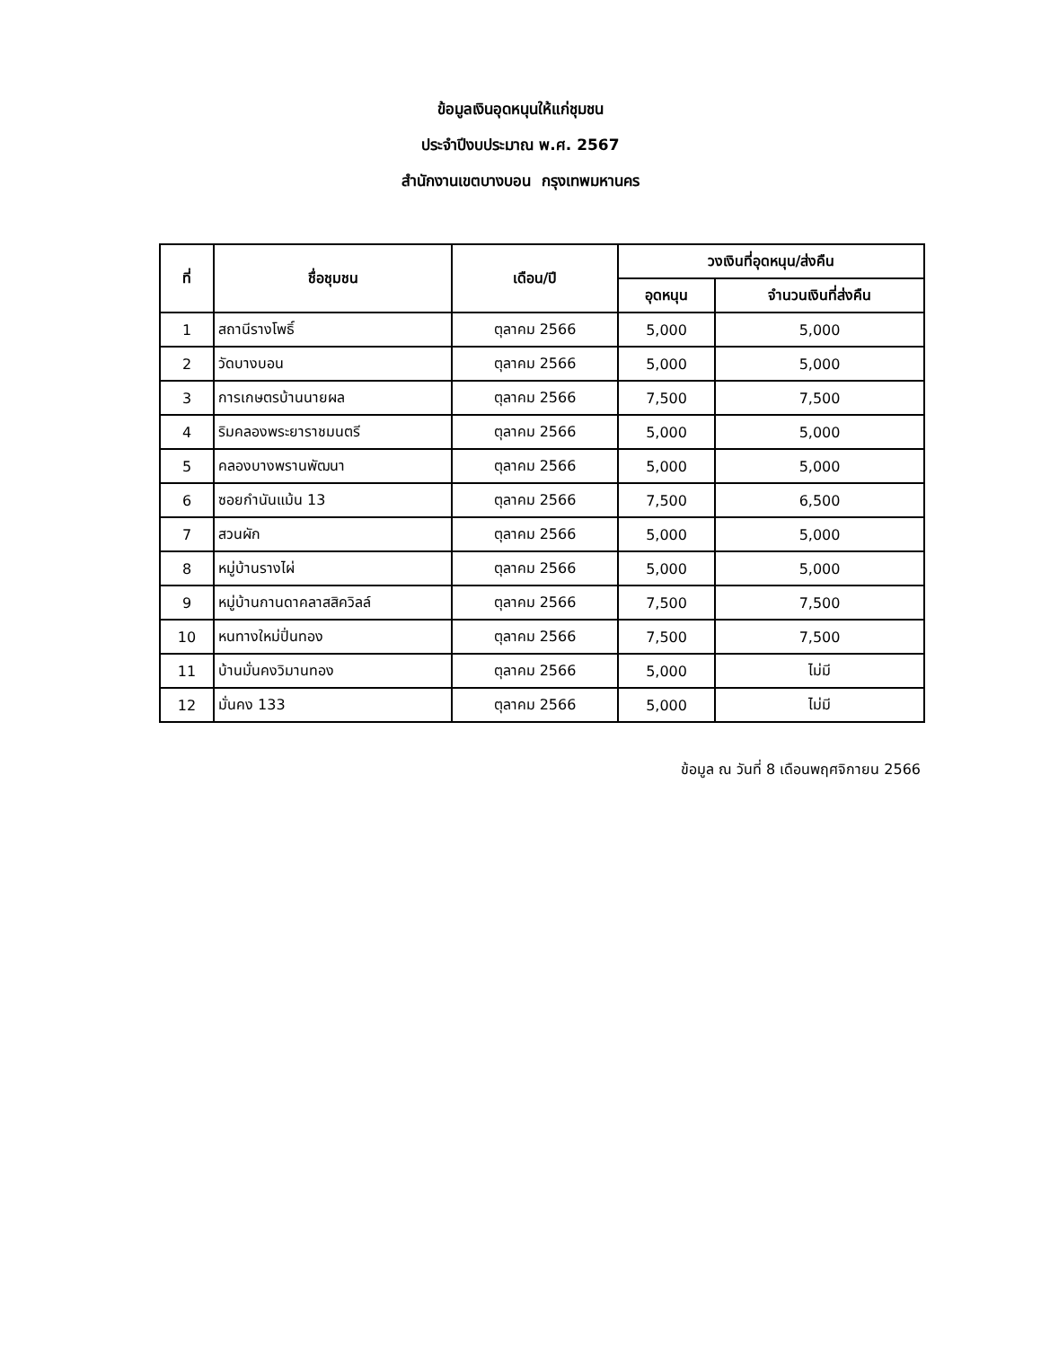ข้อมูลเงินอุดหนุนให้แก่ชุมชน
ประจำปีงบประมาณ พ.ศ. 2567
สำนักงานเขตบางบอน กรุงเทพมหานคร
| ที่ | ชื่อชุมชน | เดือน/ปี | วงเงินที่อุดหนุน/ส่งคืน | |
| --- | --- | --- | --- | --- |
| | | | อุดหนุน | จำนวนเงินที่ส่งคืน |
| 1 | สถานีรางโพธิ์ | ตุลาคม 2566 | 5,000 | 5,000 |
| 2 | วัดบางบอน | ตุลาคม 2566 | 5,000 | 5,000 |
| 3 | การเกษตรบ้านนายผล | ตุลาคม 2566 | 7,500 | 7,500 |
| 4 | ริมคลองพระยาราชมนตรี | ตุลาคม 2566 | 5,000 | 5,000 |
| 5 | คลองบางพรานพัฒนา | ตุลาคม 2566 | 5,000 | 5,000 |
| 6 | ซอยกำนันแม้น 13 | ตุลาคม 2566 | 7,500 | 6,500 |
| 7 | สวนผัก | ตุลาคม 2566 | 5,000 | 5,000 |
| 8 | หมู่บ้านรางไผ่ | ตุลาคม 2566 | 5,000 | 5,000 |
| 9 | หมู่บ้านกานดาคลาสสิควิลล์ | ตุลาคม 2566 | 7,500 | 7,500 |
| 10 | หนทางใหม่ปิ่นทอง | ตุลาคม 2566 | 7,500 | 7,500 |
| 11 | บ้านมั่นคงวิมานทอง | ตุลาคม 2566 | 5,000 | ไม่มี |
| 12 | มั่นคง 133 | ตุลาคม 2566 | 5,000 | ไม่มี |
ข้อมูล ณ วันที่ 8 เดือนพฤศจิกายน 2566